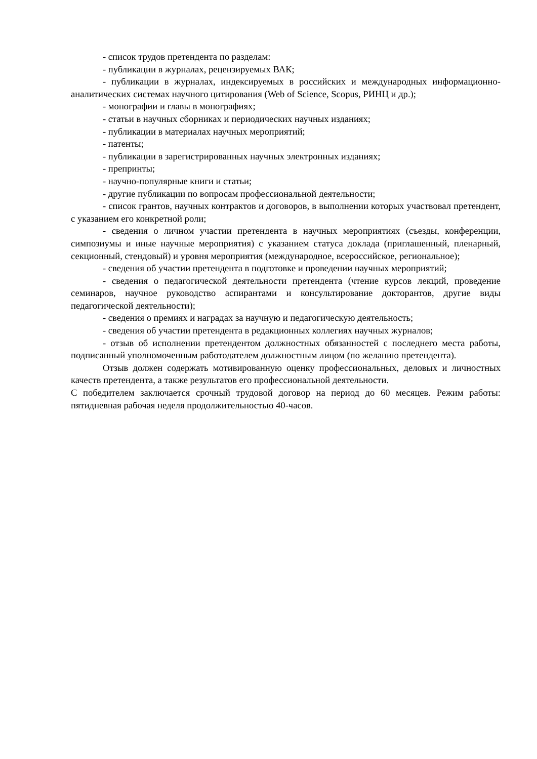- список трудов претендента по разделам:
- публикации в журналах, рецензируемых ВАК;
- публикации в журналах, индексируемых в российских и международных информационно-аналитических системах научного цитирования (Web of Science, Scopus, РИНЦ и др.);
- монографии и главы в монографиях;
- статьи в научных сборниках и периодических научных изданиях;
- публикации в материалах научных мероприятий;
- патенты;
- публикации в зарегистрированных научных электронных изданиях;
- препринты;
- научно-популярные книги и статьи;
- другие публикации по вопросам профессиональной деятельности;
- список грантов, научных контрактов и договоров, в выполнении которых участвовал претендент, с указанием его конкретной роли;
- сведения о личном участии претендента в научных мероприятиях (съезды, конференции, симпозиумы и иные научные мероприятия) с указанием статуса доклада (приглашенный, пленарный, секционный, стендовый) и уровня мероприятия (международное, всероссийское, региональное);
- сведения об участии претендента в подготовке и проведении научных мероприятий;
- сведения о педагогической деятельности претендента (чтение курсов лекций, проведение семинаров, научное руководство аспирантами и консультирование докторантов, другие виды педагогической деятельности);
- сведения о премиях и наградах за научную и педагогическую деятельность;
- сведения об участии претендента в редакционных коллегиях научных журналов;
- отзыв об исполнении претендентом должностных обязанностей с последнего места работы, подписанный уполномоченным работодателем должностным лицом (по желанию претендента).
Отзыв должен содержать мотивированную оценку профессиональных, деловых и личностных качеств претендента, а также результатов его профессиональной деятельности.
С победителем заключается срочный трудовой договор на период до 60 месяцев. Режим работы: пятидневная рабочая неделя продолжительностью 40-часов.